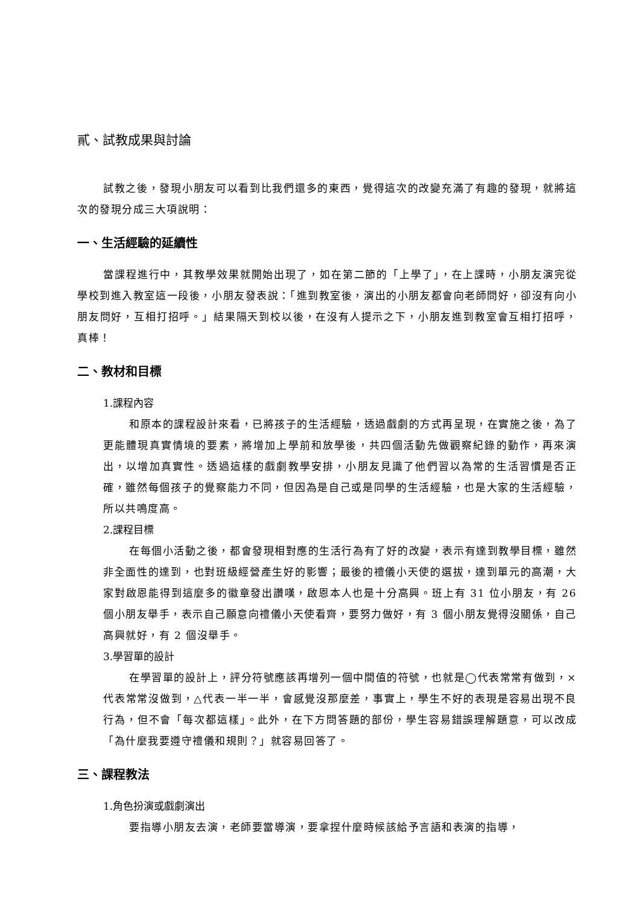貳、試教成果與討論
試教之後，發現小朋友可以看到比我們還多的東西，覺得這次的改變充滿了有趣的發現，就將這次的發現分成三大項說明：
一、生活經驗的延續性
當課程進行中，其教學效果就開始出現了，如在第二節的「上學了」，在上課時，小朋友演完從學校到進入教室這一段後，小朋友發表說：「進到教室後，演出的小朋友都會向老師問好，卻沒有向小朋友問好，互相打招呼。」結果隔天到校以後，在沒有人提示之下，小朋友進到教室會互相打招呼，真棒！
二、教材和目標
1.課程內容
和原本的課程設計來看，已將孩子的生活經驗，透過戲劇的方式再呈現，在實施之後，為了更能體現真實情境的要素，將增加上學前和放學後，共四個活動先做觀察紀錄的動作，再來演出，以增加真實性。透過這樣的戲劇教學安排，小朋友見識了他們習以為常的生活習慣是否正確，雖然每個孩子的覺察能力不同，但因為是自己或是同學的生活經驗，也是大家的生活經驗，所以共鳴度高。
2.課程目標
在每個小活動之後，都會發現相對應的生活行為有了好的改變，表示有達到教學目標，雖然非全面性的達到，也對班級經營產生好的影響；最後的禮儀小天使的選拔，達到單元的高潮，大家對啟恩能得到這麼多的徽章發出讚嘆，啟恩本人也是十分高興。班上有 31 位小朋友，有 26 個小朋友舉手，表示自己願意向禮儀小天使看齊，要努力做好，有 3 個小朋友覺得沒關係，自己高興就好，有 2 個沒舉手。
3.學習單的設計
在學習單的設計上，評分符號應該再增列一個中間值的符號，也就是◯代表常常有做到，×代表常常沒做到，△代表一半一半，會感覺沒那麼差，事實上，學生不好的表現是容易出現不良行為，但不會「每次都這樣」。此外，在下方問答題的部份，學生容易錯誤理解題意，可以改成「為什麼我要遵守禮儀和規則？」就容易回答了。
三、課程教法
1.角色扮演或戲劇演出
要指導小朋友去演，老師要當導演，要拿捏什麼時候該給予言語和表演的指導，